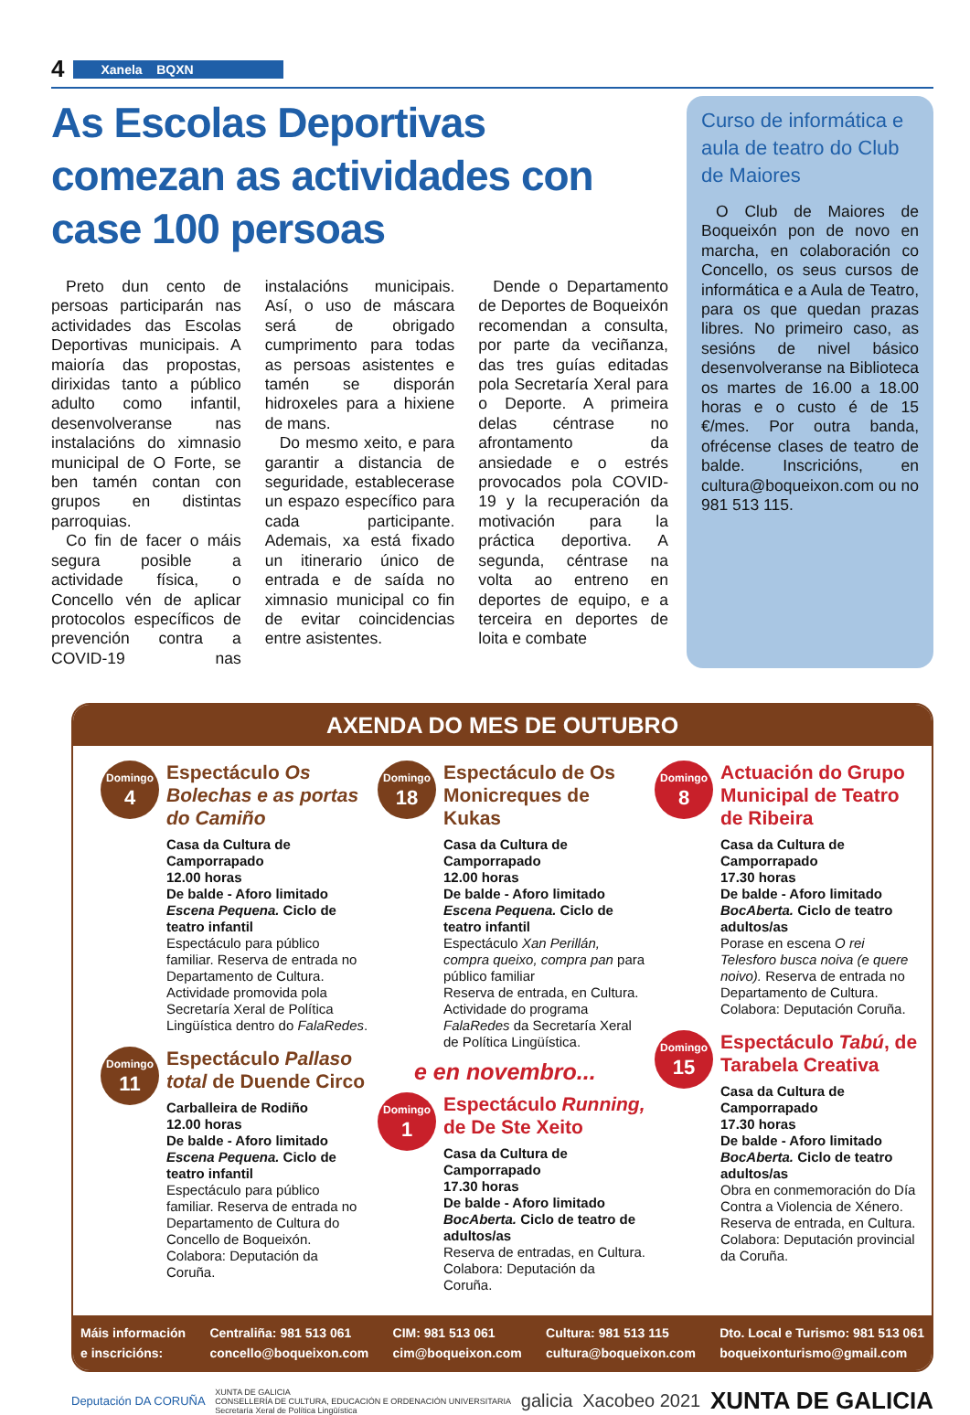4 Xanela BQXN
As Escolas Deportivas comezan as actividades con case 100 persoas
Preto dun cento de persoas participarán nas actividades das Escolas Deportivas municipais. A maioría das propostas, dirixidas tanto a público adulto como infantil, desenvolveranse nas instalacións do ximnasio municipal de O Forte, se ben tamén contan con grupos en distintas parroquias.
Co fin de facer o máis segura posible a actividade física, o Concello vén de aplicar protocolos específicos de prevención contra a COVID-19 nas instalacións municipais. Así, o uso de máscara será de obrigado cumprimento para todas as persoas asistentes e tamén se disporán hidroxeles para a hixiene de mans.
Do mesmo xeito, e para garantir a distancia de seguridade, establecerase un espazo específico para cada participante. Ademais, xa está fixado un itinerario único de entrada e de saída no ximnasio municipal co fin de evitar coincidencias entre asistentes.
Dende o Departamento de Deportes de Boqueixón recomendan a consulta, por parte da veciñanza, das tres guías editadas pola Secretaría Xeral para o Deporte. A primeira delas céntrase no afrontamento da ansiedade e o estrés provocados pola COVID-19 y la recuperación da motivación para la práctica deportiva. A segunda, céntrase na volta ao entreno en deportes de equipo, e a terceira en deportes de loita e combate
Curso de informática e aula de teatro do Club de Maiores
O Club de Maiores de Boqueixón pon de novo en marcha, en colaboración co Concello, os seus cursos de informática e a Aula de Teatro, para os que quedan prazas libres. No primeiro caso, as sesións de nivel básico desenvolveranse na Biblioteca os martes de 16.00 a 18.00 horas e o custo é de 15 €/mes. Por outra banda, ofrécense clases de teatro de balde. Inscricións, en cultura@boqueixon.com ou no 981 513 115.
AXENDA DO MES DE OUTUBRO
Domingo
4
Espectáculo Os Bolechas e as portas do Camiño
Casa da Cultura de Camporrapado
12.00 horas
De balde - Aforo limitado
Escena Pequena. Ciclo de teatro infantil
Espectáculo para público familiar. Reserva de entrada no Departamento de Cultura. Actividade promovida pola Secretaría Xeral de Política Lingüística dentro do FalaRedes.
Domingo
11
Espectáculo Pallaso total de Duende Circo
Carballeira de Rodiño
12.00 horas
De balde - Aforo limitado
Escena Pequena. Ciclo de teatro infantil
Espectáculo para público familiar. Reserva de entrada no Departamento de Cultura do Concello de Boqueixón. Colabora: Deputación da Coruña.
Domingo
18
Espectáculo de Os Monicreques de Kukas
Casa da Cultura de Camporrapado
12.00 horas
De balde - Aforo limitado
Escena Pequena. Ciclo de teatro infantil
Espectáculo Xan Perillán, compra queixo, compra pan para público familiar
Reserva de entrada, en Cultura. Actividade do programa FalaRedes da Secretaría Xeral de Política Lingüística.
e en novembro...
Domingo
1
Espectáculo Running, de De Ste Xeito
Casa da Cultura de Camporrapado
17.30 horas
De balde - Aforo limitado
BocAberta. Ciclo de teatro de adultos/as
Reserva de entradas, en Cultura. Colabora: Deputación da Coruña.
Domingo
8
Actuación do Grupo Municipal de Teatro de Ribeira
Casa da Cultura de Camporrapado
17.30 horas
De balde - Aforo limitado
BocAberta. Ciclo de teatro adultos/as
Porase en escena O rei Telesforo busca noiva (e quere noivo). Reserva de entrada no Departamento de Cultura. Colabora: Deputación Coruña.
Domingo
15
Espectáculo Tabú, de Tarabela Creativa
Casa da Cultura de Camporrapado
17.30 horas
De balde - Aforo limitado
BocAberta. Ciclo de teatro adultos/as
Obra en conmemoración do Día Contra a Violencia de Xénero.
Reserva de entrada, en Cultura. Colabora: Deputación provincial da Coruña.
Máis información
e inscricións:
Centraliña: 981 513 061
concello@boqueixon.com
CIM: 981 513 061
cim@boqueixon.com
Cultura: 981 513 115
cultura@boqueixon.com
Dto. Local e Turismo: 981 513 061
boqueixonturismo@gmail.com
Deputación DA CORUÑA XUNTA DE GALICIA
CONSELLERÍA DE CULTURA, EDUCACIÓN E ORDENACIÓN UNIVERSITARIA
Secretaría Xeral de Política Lingüística galicia Xacobeo 2021 XUNTA DE GALICIA